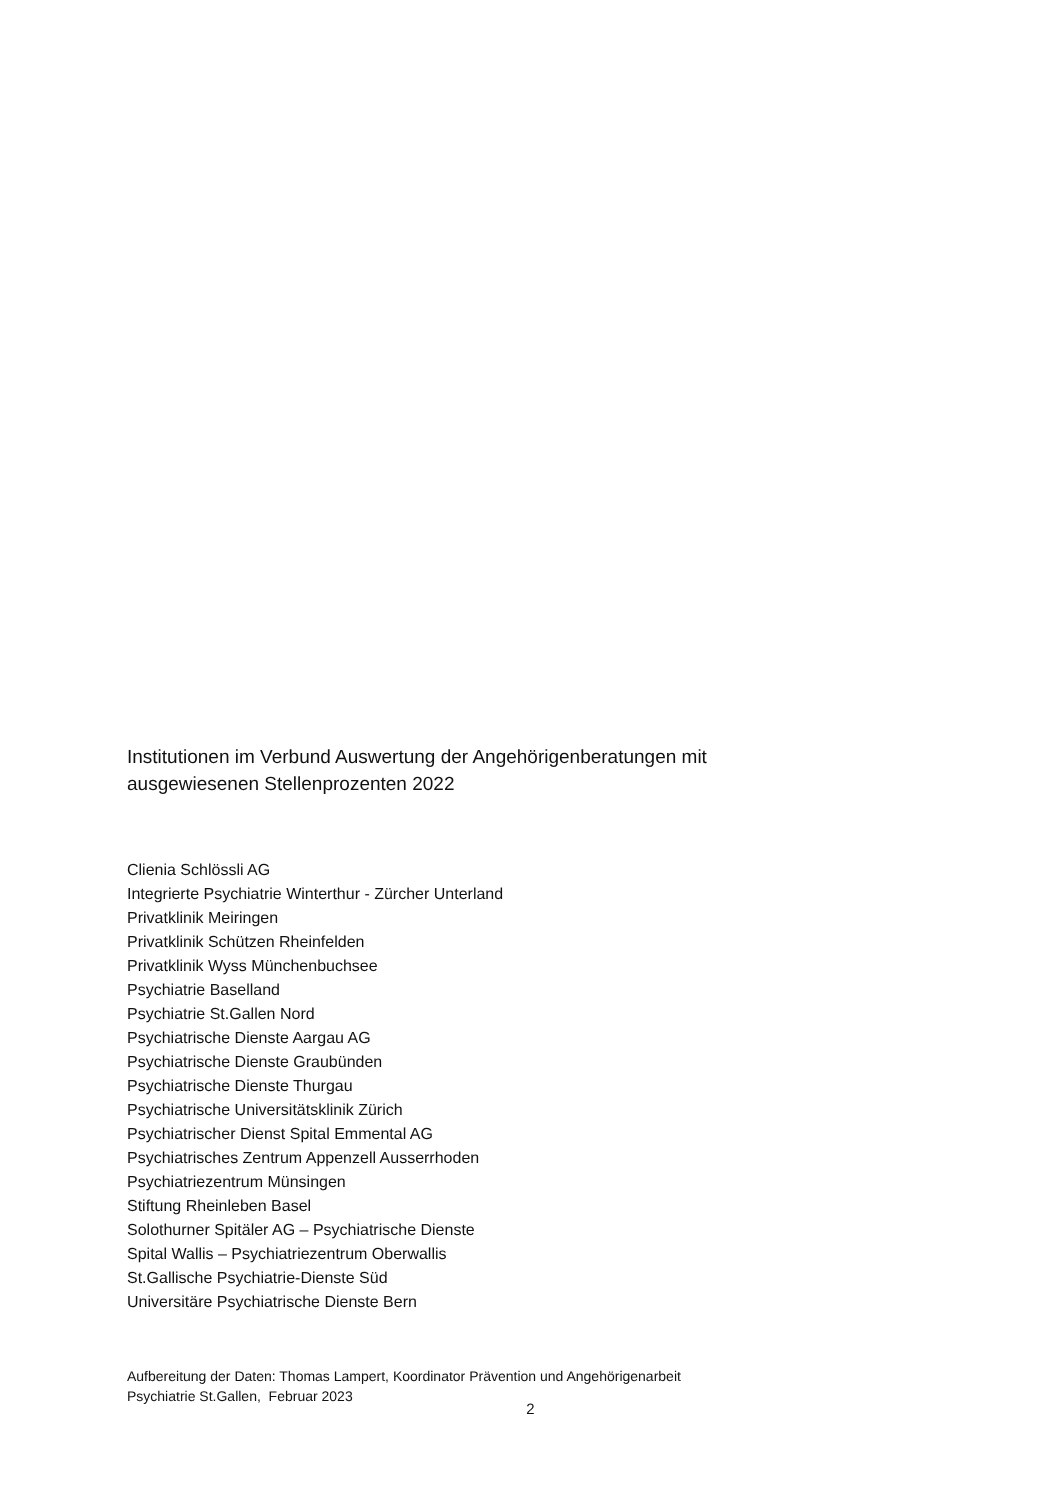Institutionen im Verbund Auswertung der Angehörigenberatungen mit
ausgewiesenen Stellenprozenten 2022
Clienia Schlössli AG
Integrierte Psychiatrie Winterthur - Zürcher Unterland
Privatklinik Meiringen
Privatklinik Schützen Rheinfelden
Privatklinik Wyss Münchenbuchsee
Psychiatrie Baselland
Psychiatrie St.Gallen Nord
Psychiatrische Dienste Aargau AG
Psychiatrische Dienste Graubünden
Psychiatrische Dienste Thurgau
Psychiatrische Universitätsklinik Zürich
Psychiatrischer Dienst Spital Emmental AG
Psychiatrisches Zentrum Appenzell Ausserrhoden
Psychiatriezentrum Münsingen
Stiftung Rheinleben Basel
Solothurner Spitäler AG – Psychiatrische Dienste
Spital Wallis – Psychiatriezentrum Oberwallis
St.Gallische Psychiatrie-Dienste Süd
Universitäre Psychiatrische Dienste Bern
Aufbereitung der Daten: Thomas Lampert, Koordinator Prävention und Angehörigenarbeit
Psychiatrie St.Gallen, Februar 2023
2